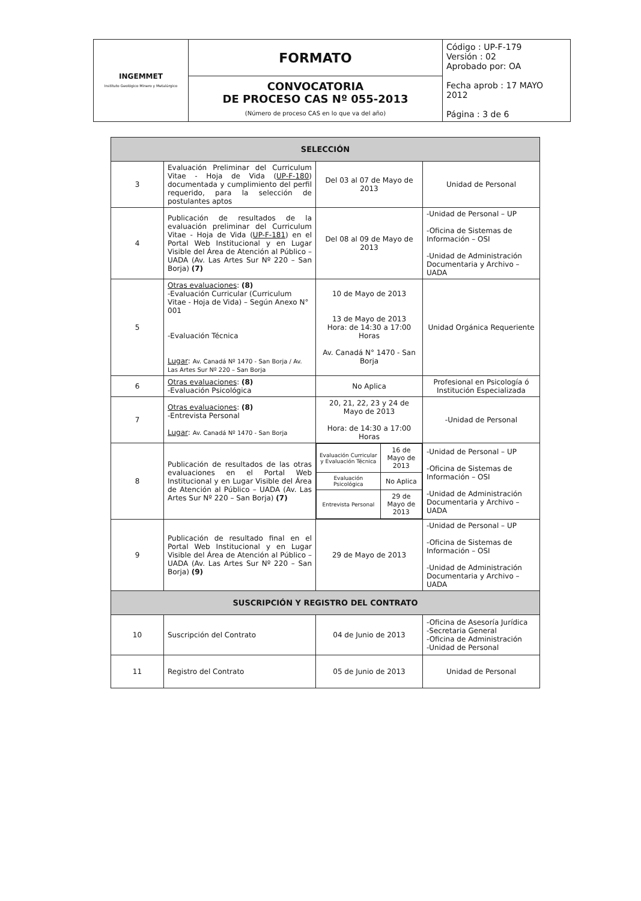| INGEMMET Instituto Geológico Minero y Metalúrgico | FORMATO | Código : UP-F-179 Versión : 02 Aprobado por: OA Fecha aprob : 17 MAYO 2012 Página : 3 de 6 |
| | CONVOCATORIA DE PROCESO CAS Nº 055-2013 (Número de proceso CAS en lo que va del año) | |
| SELECCIÓN | | | |
| --- | --- | --- | --- |
| 3 | Evaluación Preliminar del Curriculum Vitae - Hoja de Vida ( UP-F-180 ) documentada y cumplimiento del perfil requerido, para la selección de postulantes aptos | Del 03 al 07 de Mayo de 2013 | Unidad de Personal |
| 4 | Publicación de resultados de la evaluación preliminar del Curriculum Vitae - Hoja de Vida ( UP-F-181 ) en el Portal Web Institucional y en Lugar Visible del Área de Atención al Público – UADA (Av. Las Artes Sur Nº 220 – San Borja) (7) | Del 08 al 09 de Mayo de 2013 | -Unidad de Personal – UP -Oficina de Sistemas de Información – OSI -Unidad de Administración Documentaria y Archivo – UADA |
| 5 | Otras evaluaciones : (8) -Evaluación Curricular (Curriculum Vitae - Hoja de Vida) – Según Anexo N° 001 -Evaluación Técnica Lugar : Av. Canadá Nº 1470 - San Borja / Av. Las Artes Sur Nº 220 – San Borja | 10 de Mayo de 2013 13 de Mayo de 2013 Hora: de 14:30 a 17:00 Horas Av. Canadá N° 1470 - San Borja | Unidad Orgánica Requeriente |
| 6 | Otras evaluaciones : (8) -Evaluación Psicológica | No Aplica | Profesional en Psicología ó Institución Especializada |
| 7 | Otras evaluaciones : (8) -Entrevista Personal Lugar : Av. Canadá Nº 1470 - San Borja | 20, 21, 22, 23 y 24 de Mayo de 2013 Hora: de 14:30 a 17:00 Horas | -Unidad de Personal |
| 8 | Publicación de resultados de las otras evaluaciones en el Portal Web Institucional y en Lugar Visible del Área de Atención al Público – UADA (Av. Las Artes Sur Nº 220 – San Borja) (7) | / Evaluación Curricular y Evaluación Técnica / 16 de Mayo de 2013 / / Evaluación Psicológica / No Aplica / / Entrevista Personal / 29 de Mayo de 2013 / | -Unidad de Personal – UP -Oficina de Sistemas de Información – OSI -Unidad de Administración Documentaria y Archivo – UADA |
| 9 | Publicación de resultado final en el Portal Web Institucional y en Lugar Visible del Área de Atención al Público – UADA (Av. Las Artes Sur Nº 220 – San Borja) (9) | 29 de Mayo de 2013 | -Unidad de Personal – UP -Oficina de Sistemas de Información – OSI -Unidad de Administración Documentaria y Archivo – UADA |
| SUSCRIPCIÓN Y REGISTRO DEL CONTRATO | | | |
| 10 | Suscripción del Contrato | 04 de Junio de 2013 | -Oficina de Asesoría Jurídica -Secretaria General -Oficina de Administración -Unidad de Personal |
| 11 | Registro del Contrato | 05 de Junio de 2013 | Unidad de Personal |